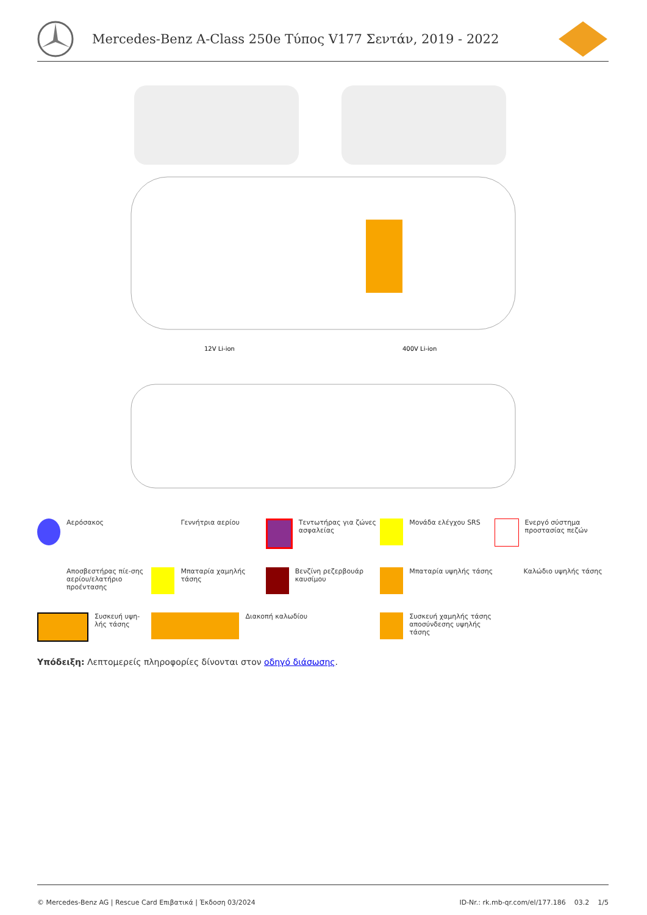Mercedes-Benz A-Class 250e Τύπος V177 Σεντάν, 2019 - 2022
12V Li-ion
400V Li-ion
Αερόσακος
Γεννήτρια αερίου
Τεντωτήρας για ζώνες ασφαλείας
Μονάδα ελέγχου SRS
Ενεργό σύστημα προστασίας πεζών
Αποσβεστήρας πίε-σης αερίου/ελατήριο προέντασης
Μπαταρία χαμηλής τάσης
Βενζίνη ρεζερβουάρ καυσίμου
Μπαταρία υψηλής τάσης
Καλώδιο υψηλής τάσης
Συσκευή υψη-λής τάσης
Διακοπή καλωδίου
Συσκευή χαμηλής τάσης αποσύνδεσης υψηλής τάσης
Υπόδειξη: Λεπτομερείς πληροφορίες δίνονται στον οδηγό διάσωσης.
© Mercedes-Benz AG | Rescue Card Επιβατικά | Έκδοση 03/2024 ID-Nr.: rk.mb-qr.com/el/177.186 03.2 1/5